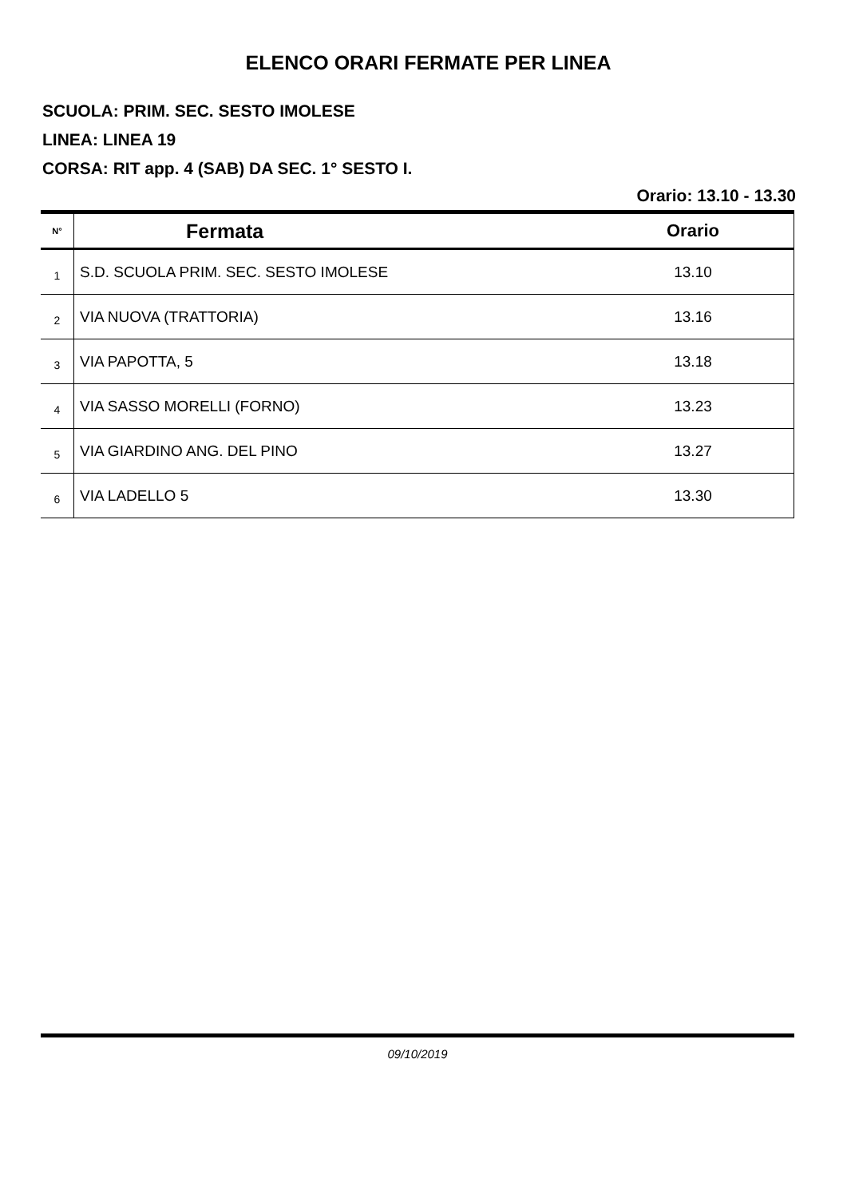ELENCO ORARI FERMATE PER LINEA
SCUOLA: PRIM. SEC. SESTO IMOLESE
LINEA: LINEA 19
CORSA: RIT app. 4 (SAB) DA SEC. 1° SESTO I.
Orario: 13.10 - 13.30
| N° | Fermata | Orario |
| --- | --- | --- |
| 1 | S.D. SCUOLA PRIM. SEC. SESTO IMOLESE | 13.10 |
| 2 | VIA NUOVA (TRATTORIA) | 13.16 |
| 3 | VIA PAPOTTA, 5 | 13.18 |
| 4 | VIA SASSO MORELLI (FORNO) | 13.23 |
| 5 | VIA GIARDINO ANG. DEL PINO | 13.27 |
| 6 | VIA LADELLO 5 | 13.30 |
09/10/2019